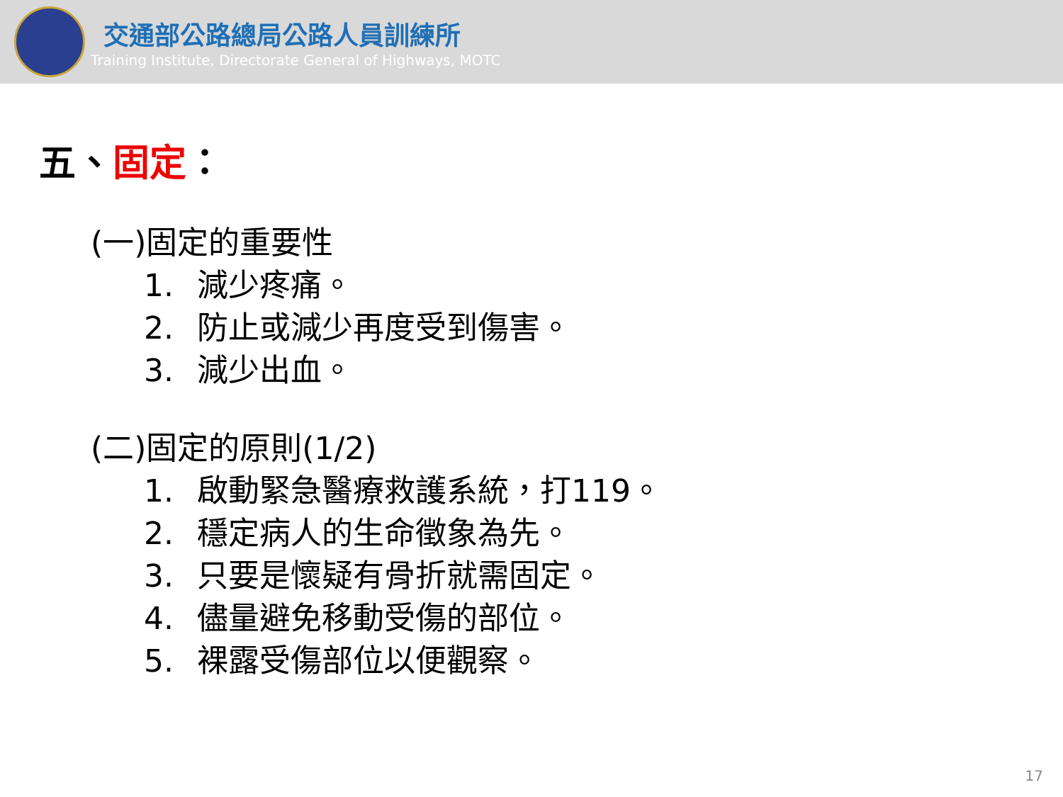交通部公路總局公路人員訓練所
Training Institute, Directorate General of Highways, MOTC
五、固定：
(一)固定的重要性
1. 減少疼痛。
2. 防止或減少再度受到傷害。
3. 減少出血。
(二)固定的原則(1/2)
1. 啟動緊急醫療救護系統，打119。
2. 穩定病人的生命徵象為先。
3. 只要是懷疑有骨折就需固定。
4. 儘量避免移動受傷的部位。
5. 裸露受傷部位以便觀察。
17